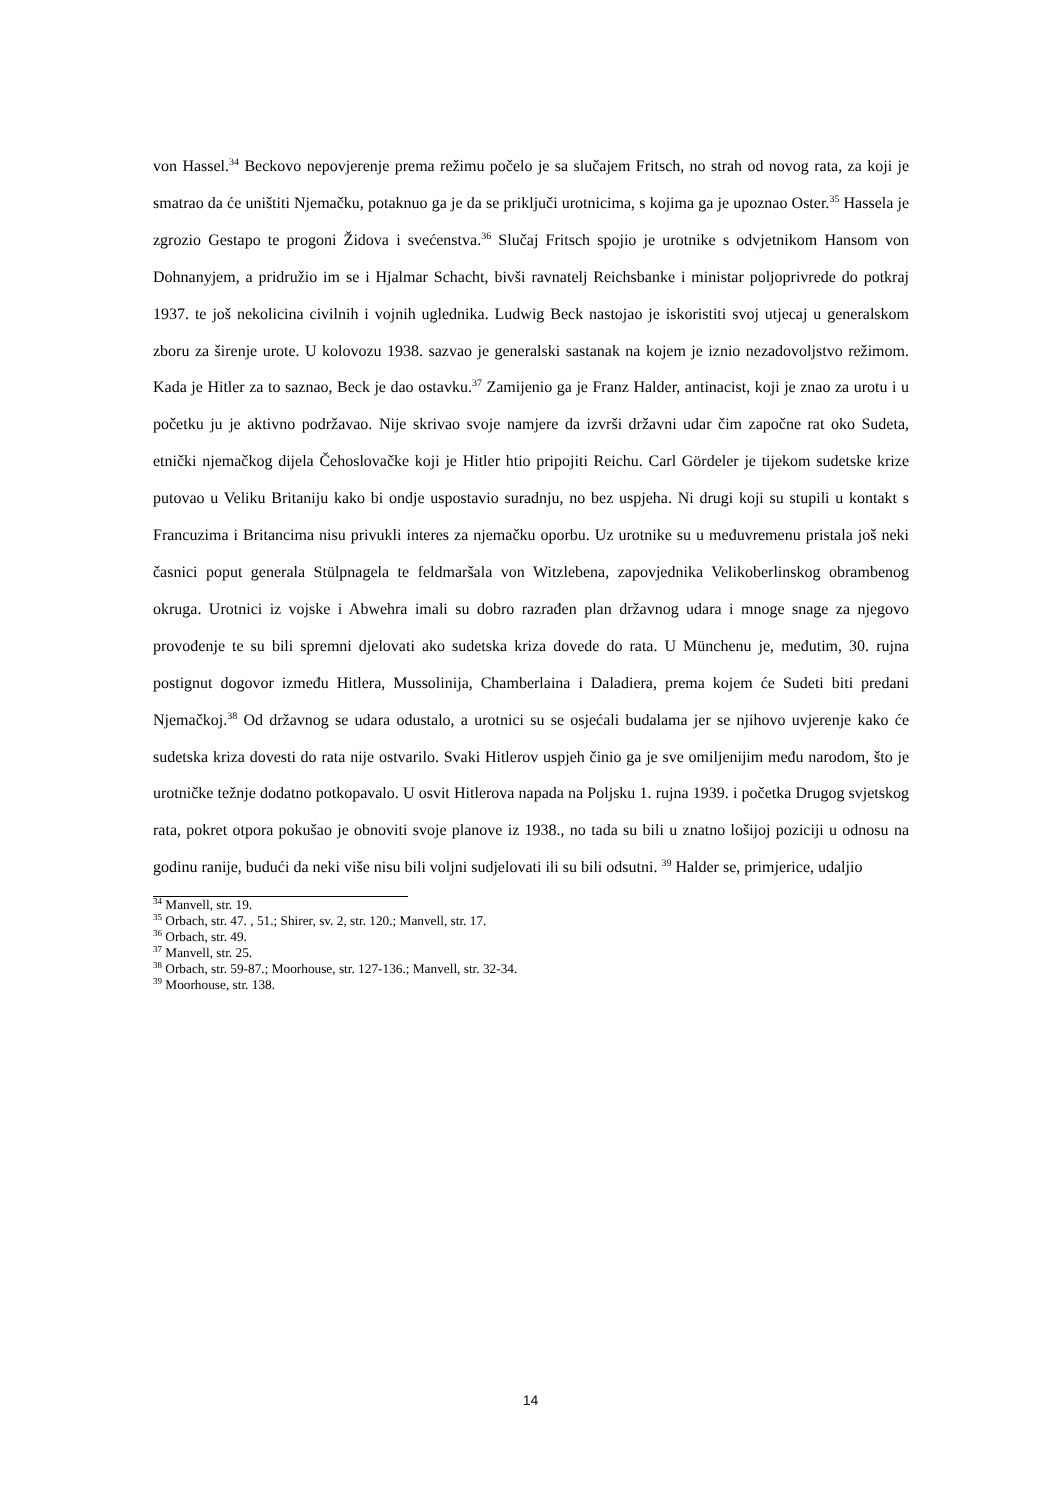von Hassel.<sup>34</sup> Beckovo nepovjerenje prema režimu počelo je sa slučajem Fritsch, no strah od novog rata, za koji je smatrao da će uništiti Njemačku, potaknuo ga je da se priključi urotnicima, s kojima ga je upoznao Oster.<sup>35</sup> Hassela je zgrozio Gestapo te progoni Židova i svećenstva.<sup>36</sup> Slučaj Fritsch spojio je urotnike s odvjetnikom Hansom von Dohnanyjem, a pridružio im se i Hjalmar Schacht, bivši ravnatelj Reichsbanke i ministar poljoprivrede do potkraj 1937. te još nekolicina civilnih i vojnih uglednika. Ludwig Beck nastojao je iskoristiti svoj utjecaj u generalskom zboru za širenje urote. U kolovozu 1938. sazvao je generalski sastanak na kojem je iznio nezadovoljstvo režimom. Kada je Hitler za to saznao, Beck je dao ostavku.<sup>37</sup> Zamijenio ga je Franz Halder, antinacist, koji je znao za urotu i u početku ju je aktivno podržavao. Nije skrivao svoje namjere da izvrši državni udar čim započne rat oko Sudeta, etnički njemačkog dijela Čehoslovačke koji je Hitler htio pripojiti Reichu. Carl Gördeler je tijekom sudetske krize putovao u Veliku Britaniju kako bi ondje uspostavio suradnju, no bez uspjeha. Ni drugi koji su stupili u kontakt s Francuzima i Britancima nisu privukli interes za njemačku oporbu. Uz urotnike su u međuvremenu pristala još neki časnici poput generala Stülpnagela te feldmaršala von Witzlebena, zapovjednika Velikoberlinskog obrambenog okruga. Urotnici iz vojske i Abwehra imali su dobro razrađen plan državnog udara i mnoge snage za njegovo provođenje te su bili spremni djelovati ako sudetska kriza dovede do rata. U Münchenu je, međutim, 30. rujna postignut dogovor između Hitlera, Mussolinija, Chamberlaina i Daladiera, prema kojem će Sudeti biti predani Njemačkoj.<sup>38</sup> Od državnog se udara odustalo, a urotnici su se osjećali budalama jer se njihovo uvjerenje kako će sudetska kriza dovesti do rata nije ostvarilo. Svaki Hitlerov uspjeh činio ga je sve omiljenijim među narodom, što je urotničke težnje dodatno potkopavalo. U osvit Hitlerova napada na Poljsku 1. rujna 1939. i početka Drugog svjetskog rata, pokret otpora pokušao je obnoviti svoje planove iz 1938., no tada su bili u znatno lošijoj poziciji u odnosu na godinu ranije, budući da neki više nisu bili voljni sudjelovati ili su bili odsutni. <sup>39</sup> Halder se, primjerice, udaljio
<sup>34</sup> Manvell, str. 19.
<sup>35</sup> Orbach, str. 47. , 51.; Shirer, sv. 2, str. 120.; Manvell, str. 17.
<sup>36</sup> Orbach, str. 49.
<sup>37</sup> Manvell, str. 25.
<sup>38</sup> Orbach, str. 59-87.; Moorhouse, str. 127-136.; Manvell, str. 32-34.
<sup>39</sup> Moorhouse, str. 138.
14